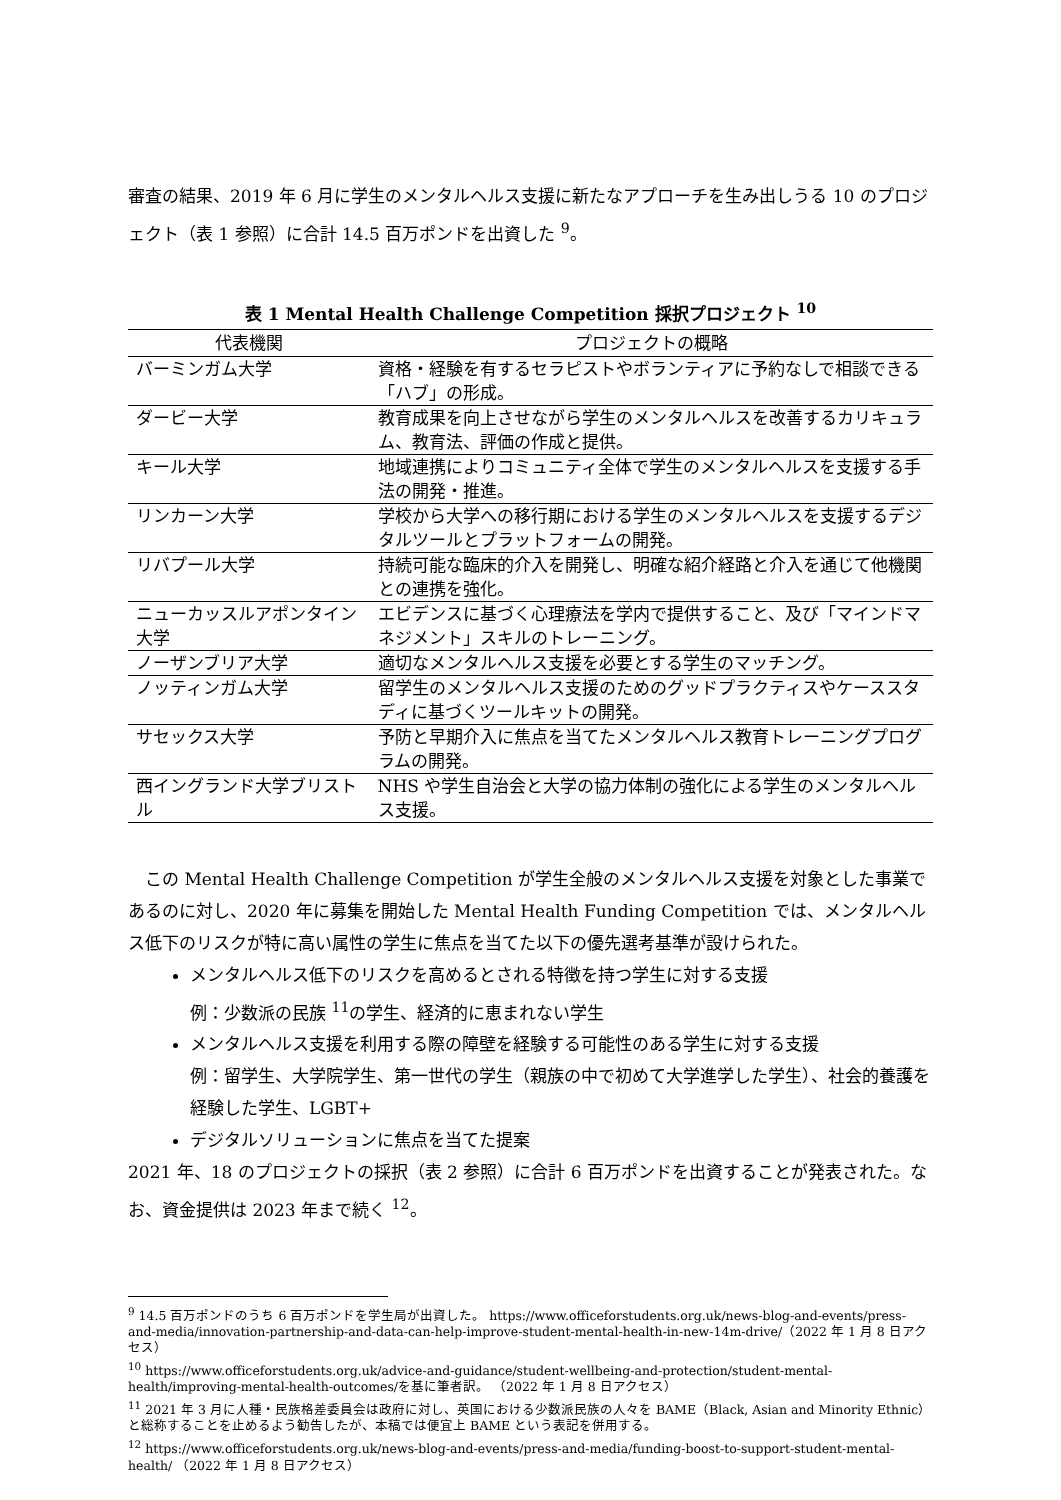審査の結果、2019 年 6 月に学生のメンタルヘルス支援に新たなアプローチを生み出しうる 10 のプロジェクト（表 1 参照）に合計 14.5 百万ポンドを出資した <sup>9</sup>。
表 1 Mental Health Challenge Competition 採択プロジェクト <sup>10</sup>
| 代表機関 | プロジェクトの概略 |
| --- | --- |
| バーミンガム大学 | 資格・経験を有するセラピストやボランティアに予約なしで相談できる「ハブ」の形成。 |
| ダービー大学 | 教育成果を向上させながら学生のメンタルヘルスを改善するカリキュラム、教育法、評価の作成と提供。 |
| キール大学 | 地域連携によりコミュニティ全体で学生のメンタルヘルスを支援する手法の開発・推進。 |
| リンカーン大学 | 学校から大学への移行期における学生のメンタルヘルスを支援するデジタルツールとプラットフォームの開発。 |
| リバプール大学 | 持続可能な臨床的介入を開発し、明確な紹介経路と介入を通じて他機関との連携を強化。 |
| ニューカッスルアポンタイン大学 | エビデンスに基づく心理療法を学内で提供すること、及び「マインドマネジメント」スキルのトレーニング。 |
| ノーザンブリア大学 | 適切なメンタルヘルス支援を必要とする学生のマッチング。 |
| ノッティンガム大学 | 留学生のメンタルヘルス支援のためのグッドプラクティスやケーススタディに基づくツールキットの開発。 |
| サセックス大学 | 予防と早期介入に焦点を当てたメンタルヘルス教育トレーニングプログラムの開発。 |
| 西イングランド大学ブリストル | NHS や学生自治会と大学の協力体制の強化による学生のメンタルヘルス支援。 |
　この Mental Health Challenge Competition が学生全般のメンタルヘルス支援を対象とした事業であるのに対し、2020 年に募集を開始した Mental Health Funding Competition では、メンタルヘルス低下のリスクが特に高い属性の学生に焦点を当てた以下の優先選考基準が設けられた。
メンタルヘルス低下のリスクを高めるとされる特徴を持つ学生に対する支援
例：少数派の民族 <sup>11</sup>の学生、経済的に恵まれない学生
メンタルヘルス支援を利用する際の障壁を経験する可能性のある学生に対する支援
例：留学生、大学院学生、第一世代の学生（親族の中で初めて大学進学した学生）、社会的養護を経験した学生、LGBT+
デジタルソリューションに焦点を当てた提案
2021 年、18 のプロジェクトの採択（表 2 参照）に合計 6 百万ポンドを出資することが発表された。なお、資金提供は 2023 年まで続く <sup>12</sup>。
<sup>9</sup> 14.5 百万ポンドのうち 6 百万ポンドを学生局が出資した。 https://www.officeforstudents.org.uk/news-blog-and-events/press-and-media/innovation-partnership-and-data-can-help-improve-student-mental-health-in-new-14m-drive/（2022 年 1 月 8 日アクセス）
<sup>10</sup> https://www.officeforstudents.org.uk/advice-and-guidance/student-wellbeing-and-protection/student-mental-health/improving-mental-health-outcomes/を基に筆者訳。 （2022 年 1 月 8 日アクセス）
<sup>11</sup> 2021 年 3 月に人種・民族格差委員会は政府に対し、英国における少数派民族の人々を BAME（Black, Asian and Minority Ethnic）と総称することを止めるよう勧告したが、本稿では便宜上 BAME という表記を併用する。
<sup>12</sup> https://www.officeforstudents.org.uk/news-blog-and-events/press-and-media/funding-boost-to-support-student-mental-health/ （2022 年 1 月 8 日アクセス）